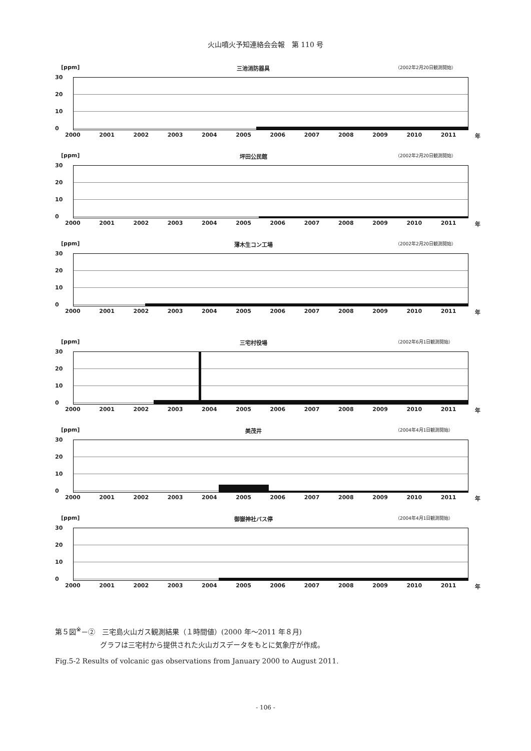火山噴火予知連絡会会報　第 110 号
[ppm] 三池消防器具 （2002年2月20日観測開始）
30
20
10
0
2000 2001 2002 2003 2004 2005 2006 2007 2008 2009 2010 2011 年
[ppm] 坪田公民館 （2002年2月20日観測開始）
30
20
10
0
2000 2001 2002 2003 2004 2005 2006 2007 2008 2009 2010 2011 年
[ppm] 薄木生コン工場 （2002年2月20日観測開始）
30
20
10
0
2000 2001 2002 2003 2004 2005 2006 2007 2008 2009 2010 2011 年
[ppm] 三宅村役場 （2002年6月1日観測開始）
30
20
10
0
2000 2001 2002 2003 2004 2005 2006 2007 2008 2009 2010 2011 年
[ppm] 美茂井 （2004年4月1日観測開始）
30
20
10
0
2000 2001 2002 2003 2004 2005 2006 2007 2008 2009 2010 2011 年
[ppm] 御嶽神社バス停 （2004年4月1日観測開始）
30
20
10
0
2000 2001 2002 2003 2004 2005 2006 2007 2008 2009 2010 2011 年
第５図<sup>※</sup>－②　三宅島火山ガス観測結果（１時間値）(2000 年～2011 年８月)
グラフは三宅村から提供された火山ガスデータをもとに気象庁が作成。
Fig.5-2 Results of volcanic gas observations from January 2000 to August 2011.
- 106 -